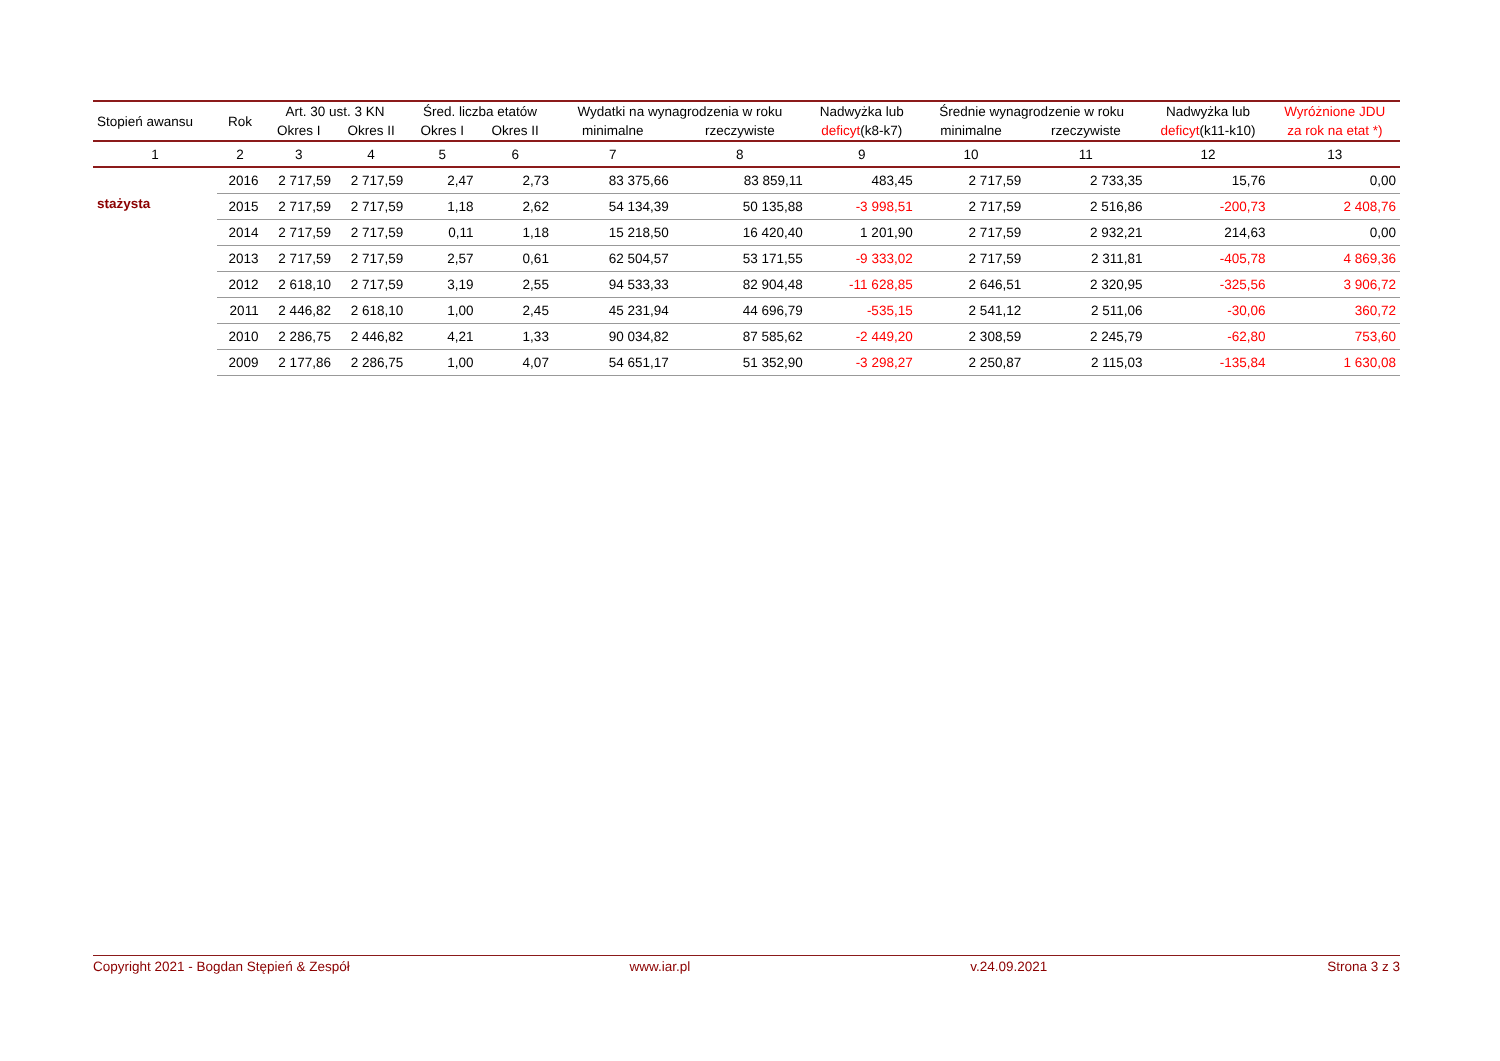| Stopień awansu | Rok | Art. 30 ust. 3 KN | | Śred. liczba etatów | | Wydatki na wynagrodzenia w roku | | Nadwyżka lub | Średnie wynagrodzenie w roku | | Nadwyżka lub | Wyróżnione JDU |
| --- | --- | --- | --- | --- | --- | --- | --- | --- | --- | --- | --- | --- |
| | | Okres I | Okres II | Okres I | Okres II | minimalne | rzeczywiste | deficyt (k8-k7) | minimalne | rzeczywiste | deficyt (k11-k10) | za rok na etat *) |
| 1 | 2 | 3 | 4 | 5 | 6 | 7 | 8 | 9 | 10 | 11 | 12 | 13 |
| stażysta | 2016 | 2 717,59 | 2 717,59 | 2,47 | 2,73 | 83 375,66 | 83 859,11 | 483,45 | 2 717,59 | 2 733,35 | 15,76 | 0,00 |
| | 2015 | 2 717,59 | 2 717,59 | 1,18 | 2,62 | 54 134,39 | 50 135,88 | -3 998,51 | 2 717,59 | 2 516,86 | -200,73 | 2 408,76 |
| | 2014 | 2 717,59 | 2 717,59 | 0,11 | 1,18 | 15 218,50 | 16 420,40 | 1 201,90 | 2 717,59 | 2 932,21 | 214,63 | 0,00 |
| | 2013 | 2 717,59 | 2 717,59 | 2,57 | 0,61 | 62 504,57 | 53 171,55 | -9 333,02 | 2 717,59 | 2 311,81 | -405,78 | 4 869,36 |
| | 2012 | 2 618,10 | 2 717,59 | 3,19 | 2,55 | 94 533,33 | 82 904,48 | -11 628,85 | 2 646,51 | 2 320,95 | -325,56 | 3 906,72 |
| | 2011 | 2 446,82 | 2 618,10 | 1,00 | 2,45 | 45 231,94 | 44 696,79 | -535,15 | 2 541,12 | 2 511,06 | -30,06 | 360,72 |
| | 2010 | 2 286,75 | 2 446,82 | 4,21 | 1,33 | 90 034,82 | 87 585,62 | -2 449,20 | 2 308,59 | 2 245,79 | -62,80 | 753,60 |
| | 2009 | 2 177,86 | 2 286,75 | 1,00 | 4,07 | 54 651,17 | 51 352,90 | -3 298,27 | 2 250,87 | 2 115,03 | -135,84 | 1 630,08 |
Copyright 2021 - Bogdan Stępień & Zespół www.iar.pl v.24.09.2021 Strona 3 z 3